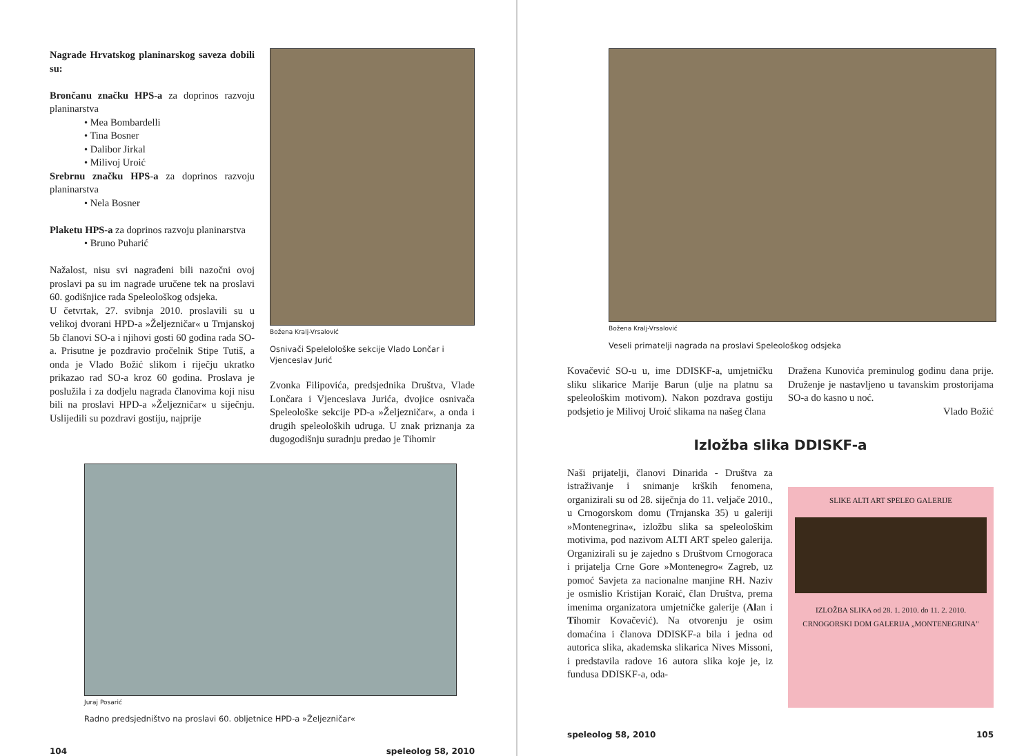Nagrade Hrvatskog planinarskog saveza dobili su:
Brončanu značku HPS-a za doprinos razvoju planinarstva
• Mea Bombardelli
• Tina Bosner
• Dalibor Jirkal
• Milivoj Uroić
Srebrnu značku HPS-a za doprinos razvoju planinarstva
• Nela Bosner
Plaketu HPS-a za doprinos razvoju planinarstva
• Bruno Puharić
Nažalost, nisu svi nagrađeni bili nazočni ovoj proslavi pa su im nagrade uručene tek na proslavi 60. godišnjice rada Speleološkog odsjeka.
U četvrtak, 27. svibnja 2010. proslavili su u velikoj dvorani HPD-a »Željezničar« u Trnjanskoj 5b članovi SO-a i njihovi gosti 60 godina rada SO-a. Prisutne je pozdravio pročelnik Stipe Tutiš, a onda je Vlado Božić slikom i riječju ukratko prikazao rad SO-a kroz 60 godina. Proslava je poslužila i za dodjelu nagrada članovima koji nisu bili na proslavi HPD-a »Željezničar« u siječnju. Uslijedili su pozdravi gostiju, najprije
Božena Kralj-Vrsalović
Osnivači Spelelološke sekcije Vlado Lončar i Vjenceslav Jurić
Zvonka Filipovića, predsjednika Društva, Vlade Lončara i Vjenceslava Jurića, dvojice osnivača Speleološke sekcije PD-a »Željezničar«, a onda i drugih speleoloških udruga. U znak priznanja za dugogodišnju suradnju predao je Tihomir
Juraj Posarić
Radno predsjedništvo na proslavi 60. obljetnice HPD-a »Željezničar«
104 speleolog 58, 2010
Božena Kralj-Vrsalović
Veseli primatelji nagrada na proslavi Speleološkog odsjeka
Kovačević SO-u u, ime DDISKF-a, umjetničku sliku slikarice Marije Barun (ulje na platnu sa speleološkim motivom). Nakon pozdrava gostiju podsjetio je Milivoj Uroić slikama na našeg člana
Dražena Kunovića preminulog godinu dana prije. Druženje je nastavljeno u tavanskim prostorijama SO-a do kasno u noć.
Vlado Božić
Izložba slika DDISKF-a
Naši prijatelji, članovi Dinarida - Društva za istraživanje i snimanje krških fenomena, organizirali su od 28. siječnja do 11. veljače 2010., u Crnogorskom domu (Trnjanska 35) u galeriji »Montenegrina«, izložbu slika sa speleološkim motivima, pod nazivom ALTI ART speleo galerija. Organizirali su je zajedno s Društvom Crnogoraca i prijatelja Crne Gore »Montenegro« Zagreb, uz pomoć Savjeta za nacionalne manjine RH. Naziv je osmislio Kristijan Koraić, član Društva, prema imenima organizatora umjetničke galerije (Alan i Tihomir Kovačević). Na otvorenju je osim domaćina i članova DDISKF-a bila i jedna od autorica slika, akademska slikarica Nives Missoni, i predstavila radove 16 autora slika koje je, iz fundusa DDISKF-a, oda-
SLIKE ALTI ART SPELEO GALERIJE
IZLOŽBA SLIKA od 28. 1. 2010. do 11. 2. 2010.
CRNOGORSKI DOM GALERIJA „MONTENEGRINA"
speleolog 58, 2010 105